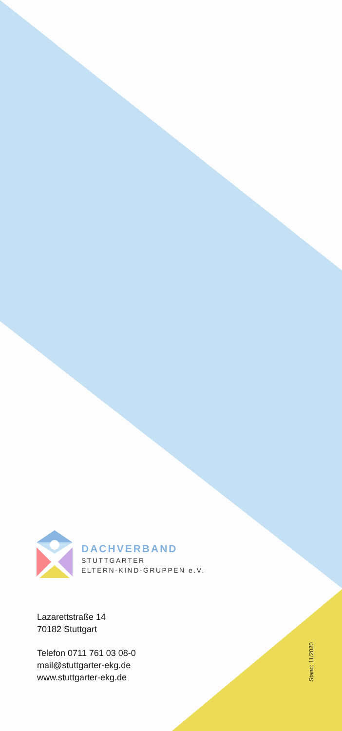DACHVERBAND
STUTTGARTER
ELTERN-KIND-GRUPPEN e.V.
Lazarettstraße 14
70182 Stuttgart
Telefon 0711 761 03 08-0
mail@stuttgarter-ekg.de
www.stuttgarter-ekg.de
Stand: 11/2020